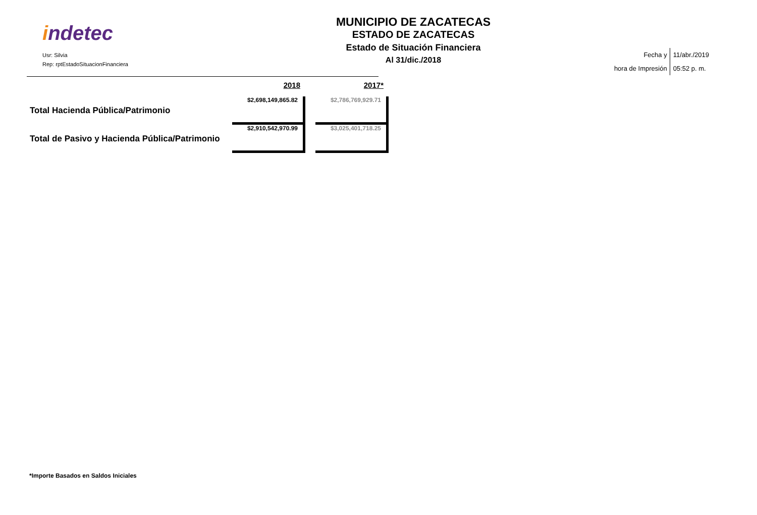indetec
Usr: Silvia
Rep: rptEstadoSituacionFinanciera
MUNICIPIO DE ZACATECAS
ESTADO DE ZACATECAS
Estado de Situación Financiera
Al 31/dic./2018
Fecha y
hora de Impresión
11/abr./2019
05:52 p. m.
| | 2018 | | 2017* |
| --- | --- | --- | --- |
| Total Hacienda Pública/Patrimonio | $2,698,149,865.82 | | $2,786,769,929.71 |
| Total de Pasivo y Hacienda Pública/Patrimonio | $2,910,542,970.99 | | $3,025,401,718.25 |
*Importe Basados en Saldos Iniciales